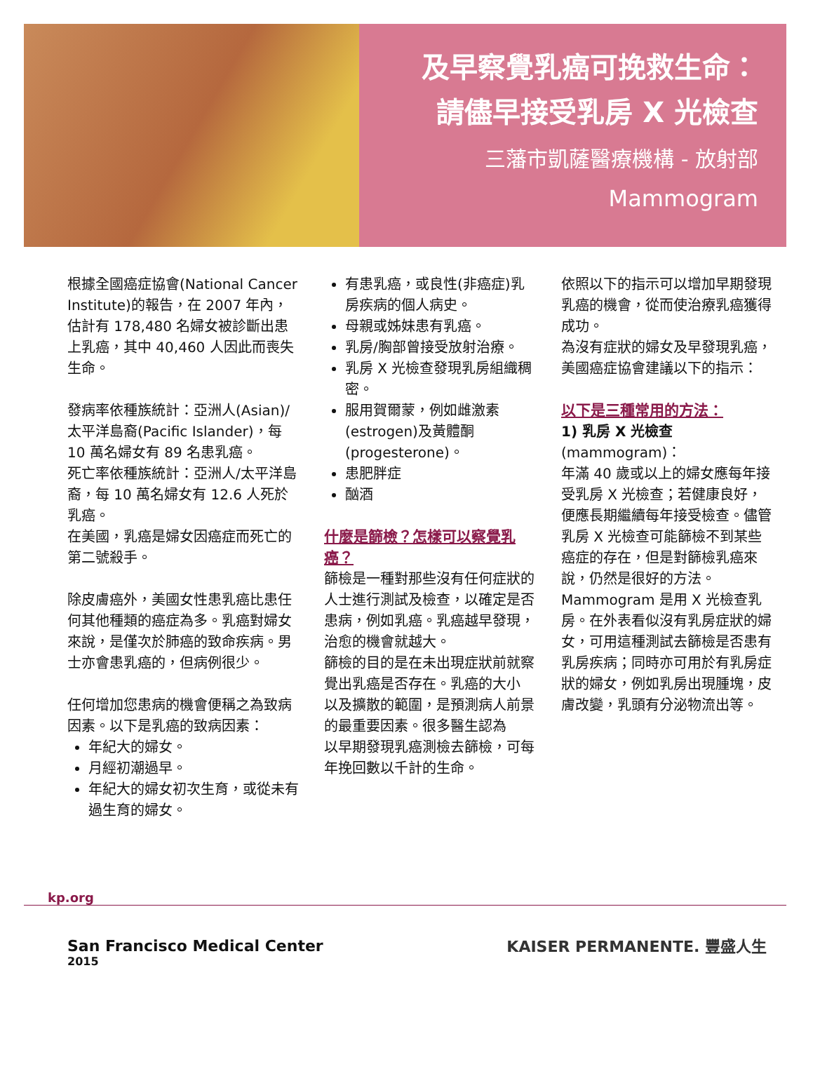及早察覺乳癌可挽救生命：
請儘早接受乳房 X 光檢查
三藩市凱薩醫療機構 - 放射部
Mammogram
根據全國癌症協會(National Cancer Institute)的報告，在 2007 年內，估計有 178,480 名婦女被診斷出患上乳癌，其中 40,460 人因此而喪失生命。
發病率依種族統計：亞洲人(Asian)/太平洋島裔(Pacific Islander)，每 10 萬名婦女有 89 名患乳癌。
死亡率依種族統計：亞洲人/太平洋島裔，每 10 萬名婦女有 12.6 人死於乳癌。
在美國，乳癌是婦女因癌症而死亡的第二號殺手。
除皮膚癌外，美國女性患乳癌比患任何其他種類的癌症為多。乳癌對婦女來說，是僅次於肺癌的致命疾病。男士亦會患乳癌的，但病例很少。
任何增加您患病的機會便稱之為致病因素。以下是乳癌的致病因素：
年紀大的婦女。
月經初潮過早。
年紀大的婦女初次生育，或從未有過生育的婦女。
有患乳癌，或良性(非癌症)乳房疾病的個人病史。
母親或姊妹患有乳癌。
乳房/胸部曾接受放射治療。
乳房 X 光檢查發現乳房組織稠密。
服用賀爾蒙，例如雌激素(estrogen)及黃體酮(progesterone)。
患肥胖症
酗酒
什麼是篩檢？怎樣可以察覺乳癌？
篩檢是一種對那些沒有任何症狀的人士進行測試及檢查，以確定是否患病，例如乳癌。乳癌越早發現，治愈的機會就越大。
篩檢的目的是在未出現症狀前就察覺出乳癌是否存在。乳癌的大小
以及擴散的範圍，是預測病人前景的最重要因素。很多醫生認為
以早期發現乳癌測檢去篩檢，可每年挽回數以千計的生命。
依照以下的指示可以增加早期發現乳癌的機會，從而使治療乳癌獲得成功。
為沒有症狀的婦女及早發現乳癌，美國癌症協會建議以下的指示：
以下是三種常用的方法：
1) 乳房 X 光檢查
(mammogram)：
年滿 40 歲或以上的婦女應每年接受乳房 X 光檢查；若健康良好，便應長期繼續每年接受檢查。儘管乳房 X 光檢查可能篩檢不到某些癌症的存在，但是對篩檢乳癌來說，仍然是很好的方法。
Mammogram 是用 X 光檢查乳房。在外表看似沒有乳房症狀的婦女，可用這種測試去篩檢是否患有乳房疾病；同時亦可用於有乳房症狀的婦女，例如乳房出現腫塊，皮膚改變，乳頭有分泌物流出等。
kp.org
San Francisco Medical Center
2015
KAISER PERMANENTE. 豐盛人生